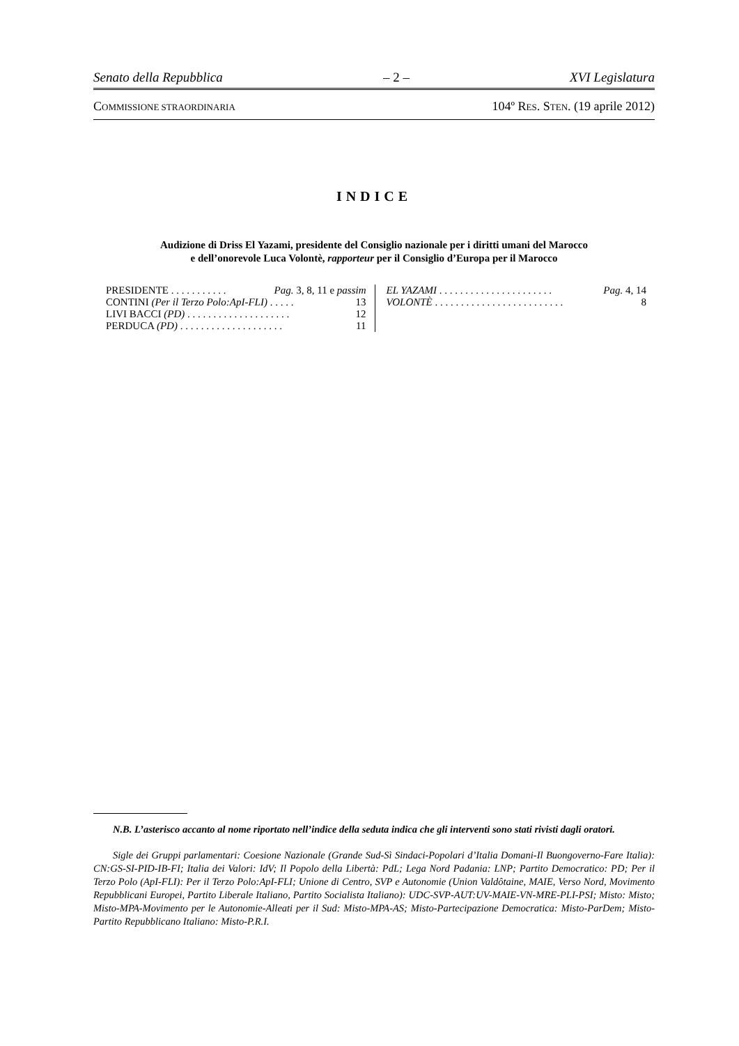Senato della Repubblica – 2 – XVI Legislatura
COMMISSIONE STRAORDINARIA 104º RES. STEN. (19 aprile 2012)
INDICE
Audizione di Driss El Yazami, presidente del Consiglio nazionale per i diritti umani del Marocco
e dell’onorevole Luca Volontè, rapporteur per il Consiglio d’Europa per il Marocco
PRESIDENTE . . . . . . . . . . . Pag. 3, 8, 11 e passim
CONTINI (Per il Terzo Polo:ApI-FLI) . . . . . 13
LIVI BACCI (PD) . . . . . . . . . . . . . . . . . . . . 12
PERDUCA (PD) . . . . . . . . . . . . . . . . . . . . 11
EL YAZAMI . . . . . . . . . . . . . . . . . . . . . . Pag. 4, 14
VOLONTÈ . . . . . . . . . . . . . . . . . . . . . . . . . 8
N.B. L’asterisco accanto al nome riportato nell’indice della seduta indica che gli interventi sono stati rivisti dagli oratori.
Sigle dei Gruppi parlamentari: Coesione Nazionale (Grande Sud-Sì Sindaci-Popolari d’Italia Domani-Il Buongoverno-Fare Italia): CN:GS-SI-PID-IB-FI; Italia dei Valori: IdV; Il Popolo della Libertà: PdL; Lega Nord Padania: LNP; Partito Democratico: PD; Per il Terzo Polo (ApI-FLI): Per il Terzo Polo:ApI-FLI; Unione di Centro, SVP e Autonomie (Union Valdôtaine, MAIE, Verso Nord, Movimento Repubblicani Europei, Partito Liberale Italiano, Partito Socialista Italiano): UDC-SVP-AUT:UV-MAIE-VN-MRE-PLI-PSI; Misto: Misto; Misto-MPA-Movimento per le Autonomie-Alleati per il Sud: Misto-MPA-AS; Misto-Partecipazione Democratica: Misto-ParDem; Misto-Partito Repubblicano Italiano: Misto-P.R.I.